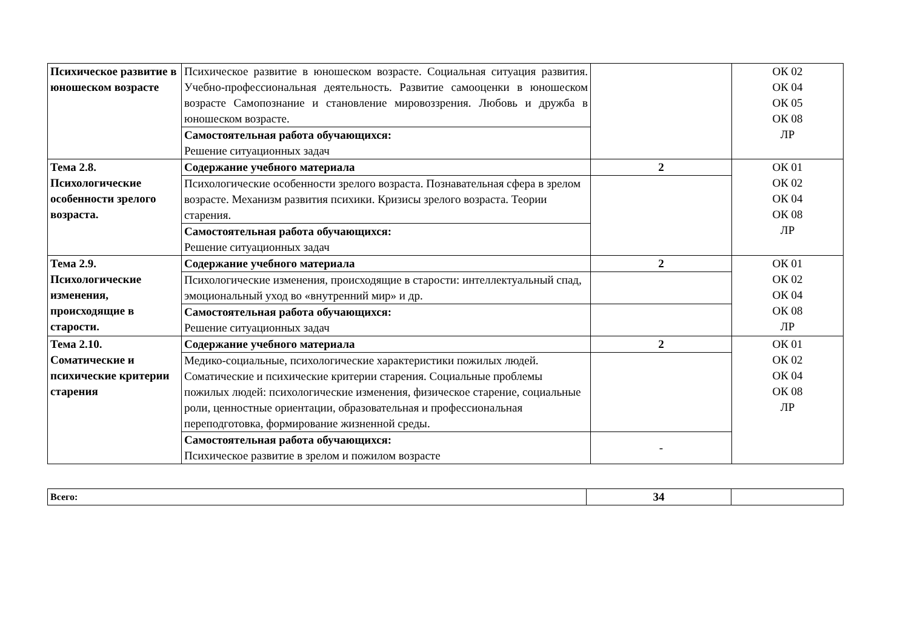| Психическое развитие в юношеском возрасте | Психическое развитие в юношеском возрасте. Социальная ситуация развития. Учебно-профессиональная деятельность. Развитие самооценки в юношеском возрасте Самопознание и становление мировоззрения. Любовь и дружба в юношеском возрасте. | | ОК 02 ОК 04 ОК 05 ОК 08 ЛР |
| | Самостоятельная работа обучающихся: Решение ситуационных задач | | |
| Тема 2.8. Психологические особенности зрелого возраста. | Содержание учебного материала | 2 | ОК 01 ОК 02 ОК 04 ОК 08 ЛР |
| | Психологические особенности зрелого возраста. Познавательная сфера в зрелом возрасте. Механизм развития психики. Кризисы зрелого возраста. Теории старения. | | |
| | Самостоятельная работа обучающихся: Решение ситуационных задач | | |
| Тема 2.9. Психологические изменения, происходящие в старости. | Содержание учебного материала | 2 | ОК 01 ОК 02 ОК 04 ОК 08 ЛР |
| | Психологические изменения, происходящие в старости: интеллектуальный спад, эмоциональный уход во «внутренний мир» и др. | | |
| | Самостоятельная работа обучающихся: Решение ситуационных задач | | |
| Тема 2.10. Соматические и психические критерии старения | Содержание учебного материала | 2 | ОК 01 ОК 02 ОК 04 ОК 08 ЛР |
| | Медико-социальные, психологические характеристики пожилых людей. Соматические и психические критерии старения. Социальные проблемы пожилых людей: психологические изменения, физическое старение, социальные роли, ценностные ориентации, образовательная и профессиональная переподготовка, формирование жизненной среды. | | |
| | Самостоятельная работа обучающихся: Психическое развитие в зрелом и пожилом возрасте | - | |
| Всего: | 34 | |